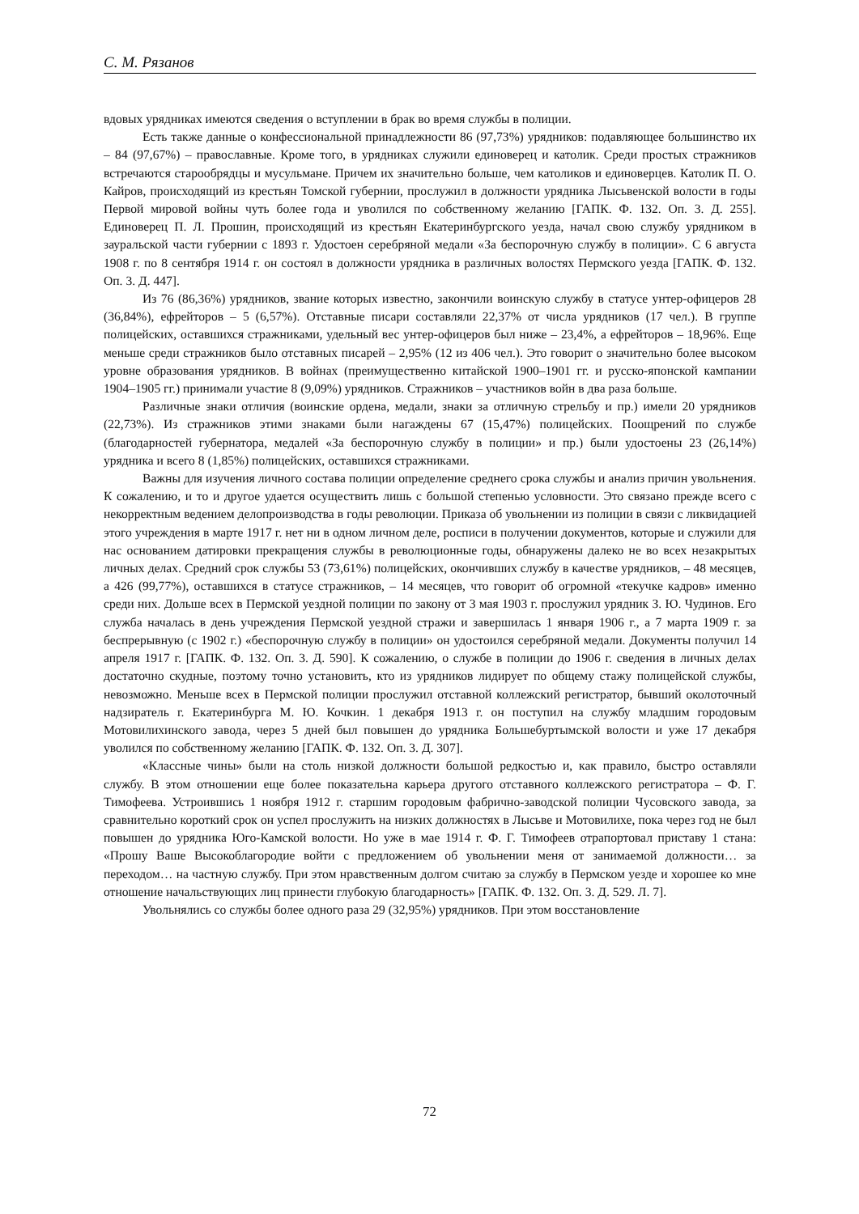С. М. Рязанов
вдовых урядниках имеются сведения о вступлении в брак во время службы в полиции.
Есть также данные о конфессиональной принадлежности 86 (97,73%) урядников: подавляющее большинство их – 84 (97,67%) – православные. Кроме того, в урядниках служили единоверец и католик. Среди простых стражников встречаются старообрядцы и мусульмане. Причем их значительно больше, чем католиков и единоверцев. Католик П. О. Кайров, происходящий из крестьян Томской губернии, прослужил в должности урядника Лысьвенской волости в годы Первой мировой войны чуть более года и уволился по собственному желанию [ГАПК. Ф. 132. Оп. 3. Д. 255]. Единоверец П. Л. Прошин, происходящий из крестьян Екатеринбургского уезда, начал свою службу урядником в зауральской части губернии с 1893 г. Удостоен серебряной медали «За беспорочную службу в полиции». С 6 августа 1908 г. по 8 сентября 1914 г. он состоял в должности урядника в различных волостях Пермского уезда [ГАПК. Ф. 132. Оп. 3. Д. 447].
Из 76 (86,36%) урядников, звание которых известно, закончили воинскую службу в статусе унтер-офицеров 28 (36,84%), ефрейторов – 5 (6,57%). Отставные писари составляли 22,37% от числа урядников (17 чел.). В группе полицейских, оставшихся стражниками, удельный вес унтер-офицеров был ниже – 23,4%, а ефрейторов – 18,96%. Еще меньше среди стражников было отставных писарей – 2,95% (12 из 406 чел.). Это говорит о значительно более высоком уровне образования урядников. В войнах (преимущественно китайской 1900–1901 гг. и русско-японской кампании 1904–1905 гг.) принимали участие 8 (9,09%) урядников. Стражников – участников войн в два раза больше.
Различные знаки отличия (воинские ордена, медали, знаки за отличную стрельбу и пр.) имели 20 урядников (22,73%). Из стражников этими знаками были нагаждены 67 (15,47%) полицейских. Поощрений по службе (благодарностей губернатора, медалей «За беспорочную службу в полиции» и пр.) были удостоены 23 (26,14%) урядника и всего 8 (1,85%) полицейских, оставшихся стражниками.
Важны для изучения личного состава полиции определение среднего срока службы и анализ причин увольнения. К сожалению, и то и другое удается осуществить лишь с большой степенью условности. Это связано прежде всего с некорректным ведением делопроизводства в годы революции. Приказа об увольнении из полиции в связи с ликвидацией этого учреждения в марте 1917 г. нет ни в одном личном деле, росписи в получении документов, которые и служили для нас основанием датировки прекращения службы в революционные годы, обнаружены далеко не во всех незакрытых личных делах. Средний срок службы 53 (73,61%) полицейских, окончивших службу в качестве урядников, – 48 месяцев, а 426 (99,77%), оставшихся в статусе стражников, – 14 месяцев, что говорит об огромной «текучке кадров» именно среди них. Дольше всех в Пермской уездной полиции по закону от 3 мая 1903 г. прослужил урядник З. Ю. Чудинов. Его служба началась в день учреждения Пермской уездной стражи и завершилась 1 января 1906 г., а 7 марта 1909 г. за беспрерывную (с 1902 г.) «беспорочную службу в полиции» он удостоился серебряной медали. Документы получил 14 апреля 1917 г. [ГАПК. Ф. 132. Оп. 3. Д. 590]. К сожалению, о службе в полиции до 1906 г. сведения в личных делах достаточно скудные, поэтому точно установить, кто из урядников лидирует по общему стажу полицейской службы, невозможно. Меньше всех в Пермской полиции прослужил отставной коллежский регистратор, бывший околоточный надзиратель г. Екатеринбурга М. Ю. Кочкин. 1 декабря 1913 г. он поступил на службу младшим городовым Мотовилихинского завода, через 5 дней был повышен до урядника Большебуртымской волости и уже 17 декабря уволился по собственному желанию [ГАПК. Ф. 132. Оп. 3. Д. 307].
«Классные чины» были на столь низкой должности большой редкостью и, как правило, быстро оставляли службу. В этом отношении еще более показательна карьера другого отставного коллежского регистратора – Ф. Г. Тимофеева. Устроившись 1 ноября 1912 г. старшим городовым фабрично-заводской полиции Чусовского завода, за сравнительно короткий срок он успел прослужить на низких должностях в Лысьве и Мотовилихе, пока через год не был повышен до урядника Юго-Камской волости. Но уже в мае 1914 г. Ф. Г. Тимофеев отрапортовал приставу 1 стана: «Прошу Ваше Высокоблагородие войти с предложением об увольнении меня от занимаемой должности… за переходом… на частную службу. При этом нравственным долгом считаю за службу в Пермском уезде и хорошее ко мне отношение начальствующих лиц принести глубокую благодарность» [ГАПК. Ф. 132. Оп. 3. Д. 529. Л. 7].
Увольнялись со службы более одного раза 29 (32,95%) урядников. При этом восстановление
72